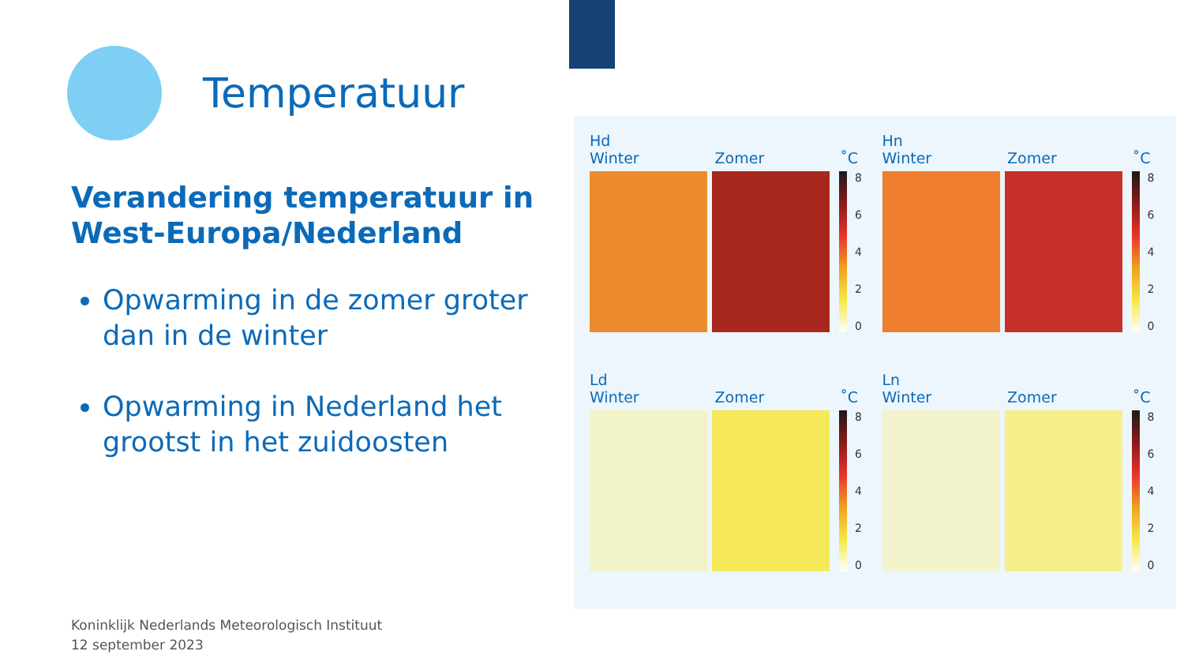Temperatuur
Verandering temperatuur in West-Europa/Nederland
Opwarming in de zomer groter dan in de winter
Opwarming in Nederland het grootst in het zuidoosten
Hd
Winter Zomer ˚C
86420
Hn
Winter Zomer ˚C
86420
Ld
Winter Zomer ˚C
86420
Ln
Winter Zomer ˚C
86420
Koninklijk Nederlands Meteorologisch Instituut
12 september 2023